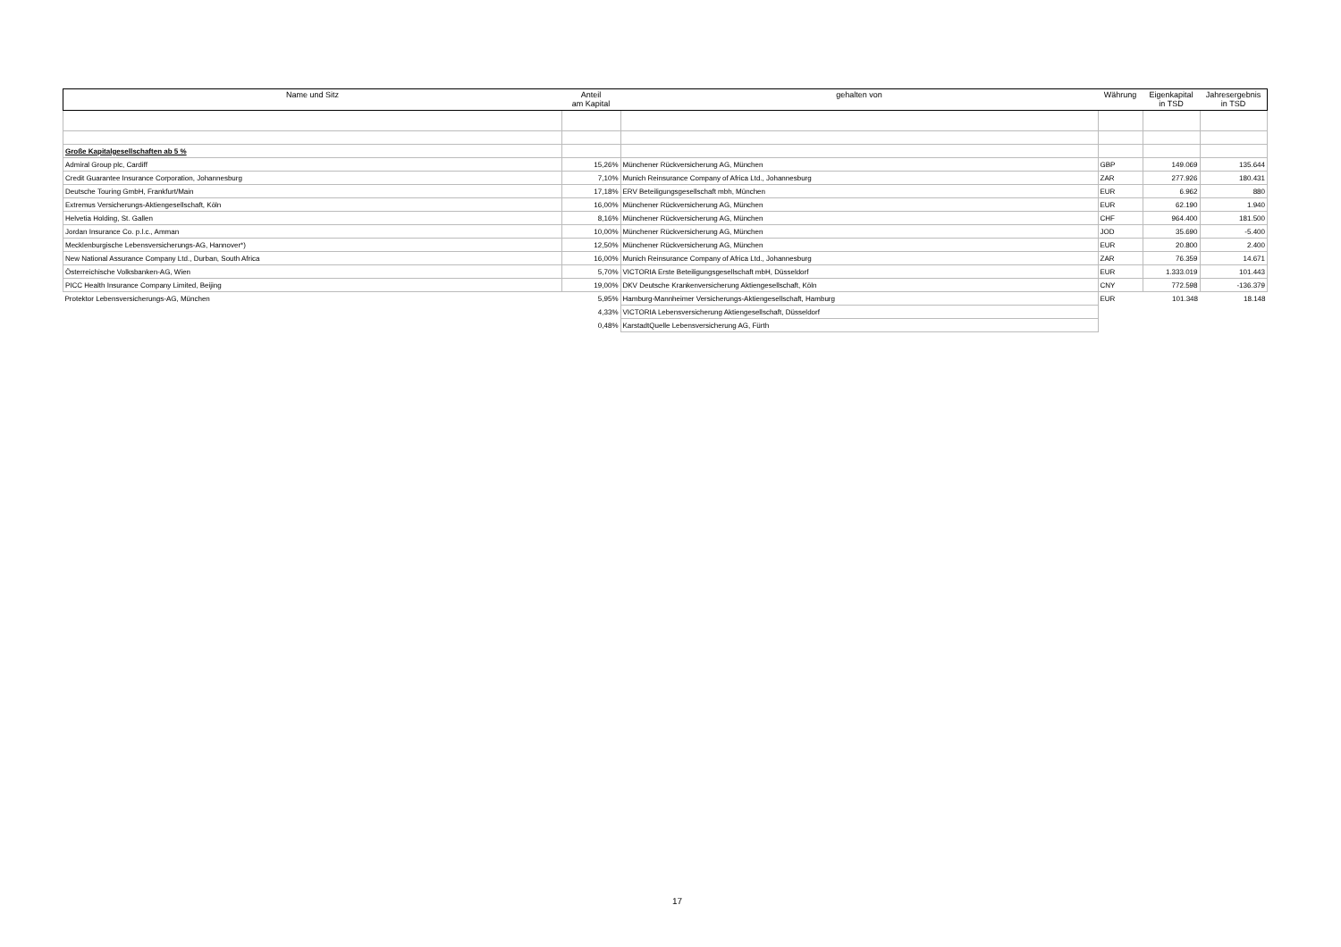| Name und Sitz | Anteil am Kapital | gehalten von | Währung | Eigenkapital in TSD | Jahresergebnis in TSD |
| --- | --- | --- | --- | --- | --- |
| Große Kapitalgesellschaften ab 5 % | | | | | |
| Admiral Group plc, Cardiff | 15,26% | Münchener Rückversicherung AG, München | GBP | 149.069 | 135.644 |
| Credit Guarantee Insurance Corporation, Johannesburg | 7,10% | Munich Reinsurance Company of Africa Ltd., Johannesburg | ZAR | 277.926 | 180.431 |
| Deutsche Touring GmbH, Frankfurt/Main | 17,18% | ERV Beteiligungsgesellschaft mbh, München | EUR | 6.962 | 880 |
| Extremus Versicherungs-Aktiengesellschaft, Köln | 16,00% | Münchener Rückversicherung AG, München | EUR | 62.190 | 1.940 |
| Helvetia Holding, St. Gallen | 8,16% | Münchener Rückversicherung AG, München | CHF | 964.400 | 181.500 |
| Jordan Insurance Co. p.l.c., Amman | 10,00% | Münchener Rückversicherung AG, München | JOD | 35.690 | -5.400 |
| Mecklenburgische Lebensversicherungs-AG, Hannover*) | 12,50% | Münchener Rückversicherung AG, München | EUR | 20.800 | 2.400 |
| New National Assurance Company Ltd., Durban, South Africa | 16,00% | Munich Reinsurance Company of Africa Ltd., Johannesburg | ZAR | 76.359 | 14.671 |
| Österreichische Volksbanken-AG, Wien | 5,70% | VICTORIA Erste Beteiligungsgesellschaft mbH, Düsseldorf | EUR | 1.333.019 | 101.443 |
| PICC Health Insurance Company Limited, Beijing | 19,00% | DKV Deutsche Krankenversicherung Aktiengesellschaft, Köln | CNY | 772.598 | -136.379 |
| Protektor Lebensversicherungs-AG, München | 5,95% | Hamburg-Mannheimer Versicherungs-Aktiengesellschaft, Hamburg | EUR | 101.348 | 18.148 |
| | 4,33% | VICTORIA Lebensversicherung Aktiengesellschaft, Düsseldorf | | | |
| | 0,48% | KarstadtQuelle Lebensversicherung AG, Fürth | | | |
17